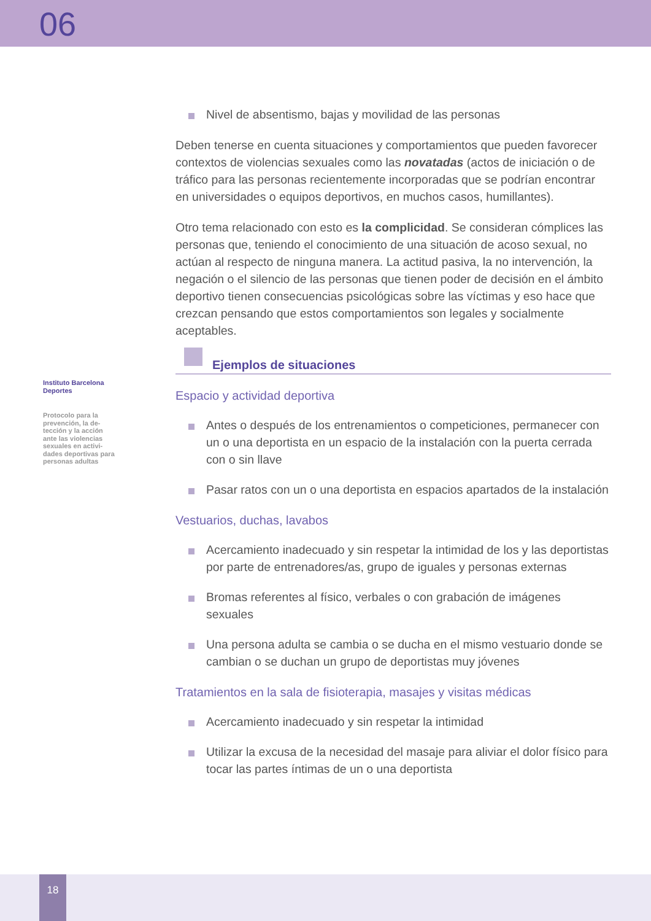06
Instituto Barcelona Deportes
Protocolo para la prevención, la de-tección y la acción ante las violencias sexuales en activi-dades deportivas para personas adultas
Nivel de absentismo, bajas y movilidad de las personas
Deben tenerse en cuenta situaciones y comportamientos que pueden favorecer contextos de violencias sexuales como las novatadas (actos de iniciación o de tráfico para las personas recientemente incorporadas que se podrían encontrar en universidades o equipos deportivos, en muchos casos, humillantes).
Otro tema relacionado con esto es la complicidad. Se consideran cómplices las personas que, teniendo el conocimiento de una situación de acoso sexual, no actúan al respecto de ninguna manera. La actitud pasiva, la no intervención, la negación o el silencio de las personas que tienen poder de decisión en el ámbito deportivo tienen consecuencias psicológicas sobre las víctimas y eso hace que crezcan pensando que estos comportamientos son legales y socialmente aceptables.
Ejemplos de situaciones
Espacio y actividad deportiva
Antes o después de los entrenamientos o competiciones, permanecer con un o una deportista en un espacio de la instalación con la puerta cerrada con o sin llave
Pasar ratos con un o una deportista en espacios apartados de la instalación
Vestuarios, duchas, lavabos
Acercamiento inadecuado y sin respetar la intimidad de los y las deportistas por parte de entrenadores/as, grupo de iguales y personas externas
Bromas referentes al físico, verbales o con grabación de imágenes sexuales
Una persona adulta se cambia o se ducha en el mismo vestuario donde se cambian o se duchan un grupo de deportistas muy jóvenes
Tratamientos en la sala de fisioterapia, masajes y visitas médicas
Acercamiento inadecuado y sin respetar la intimidad
Utilizar la excusa de la necesidad del masaje para aliviar el dolor físico para tocar las partes íntimas de un o una deportista
18